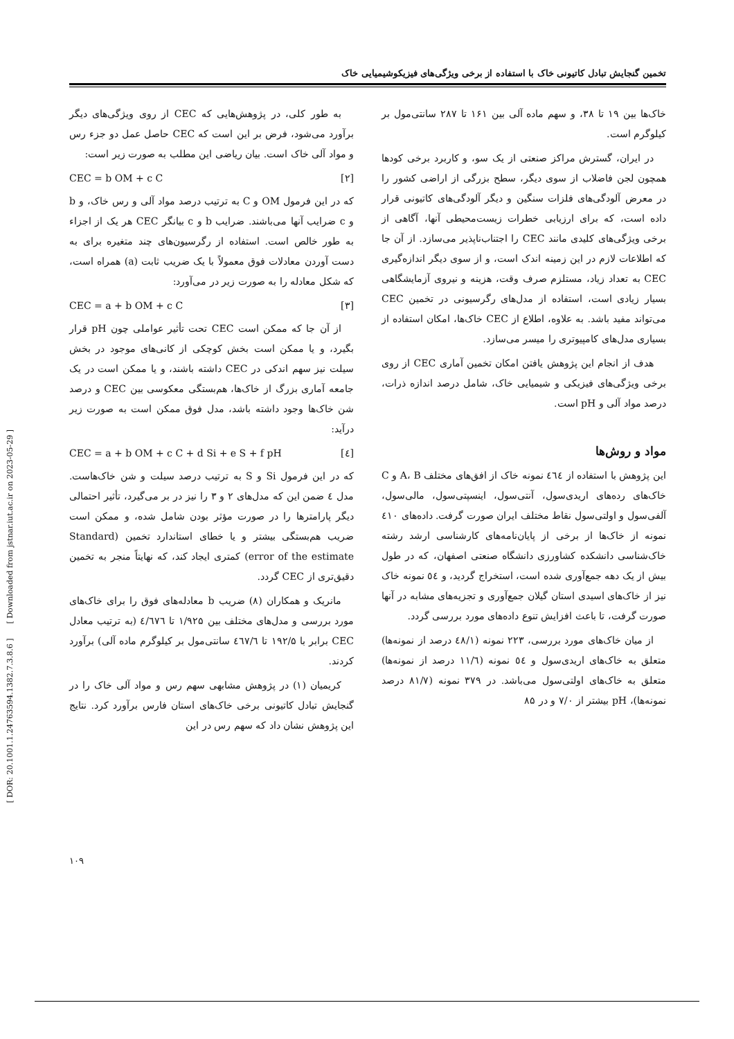[ DOR: 20.1001.1.24763594.1382.7.3.8.6 ] [ Downloaded from jstnar.iut.ac.ir on 2023-05-29 ]
تخمین گنجایش تبادل کاتیونی خاک با استفاده از برخی ویژگی‌های فیزیکوشیمیایی خاک
به طور کلی، در پژوهش‌هایی که CEC از روی ویژگی‌های دیگر برآورد می‌شود، فرض بر این است که CEC حاصل عمل دو جزء رس و مواد آلی خاک است. بیان ریاضی این مطلب به صورت زیر است:
CEC = b OM + c C [۲]
که در این فرمول OM و C به ترتیب درصد مواد آلی و رس خاک، و b و c ضرایب آنها می‌باشند. ضرایب b و c بیانگر CEC هر یک از اجزاء به طور خالص است. استفاده از رگرسیون‌های چند متغیره برای به دست آوردن معادلات فوق معمولاً با یک ضریب ثابت (a) همراه است، که شکل معادله را به صورت زیر در می‌آورد:
CEC = a + b OM + c C [۳]
از آن جا که ممکن است CEC تحت تأثیر عواملی چون pH قرار بگیرد، و یا ممکن است بخش کوچکی از کانی‌های موجود در بخش سیلت نیز سهم اندکی در CEC داشته باشند، و یا ممکن است در یک جامعه آماری بزرگ از خاک‌ها، هم‌بستگی معکوسی بین CEC و درصد شن خاک‌ها وجود داشته باشد، مدل فوق ممکن است به صورت زیر درآید:
CEC = a + b OM + c C + d Si + e S + f pH [٤]
که در این فرمول Si و S به ترتیب درصد سیلت و شن خاک‌هاست. مدل ٤ ضمن این که مدل‌های ۲ و ۳ را نیز در بر می‌گیرد، تأثیر احتمالی دیگر پارامترها را در صورت مؤثر بودن شامل شده، و ممکن است ضریب هم‌بستگی بیشتر و یا خطای استاندارد تخمین (Standard error of the estimate) کمتری ایجاد کند، که نهایتاً منجر به تخمین دقیق‌تری از CEC گردد.
مانریک و همکاران (۸) ضریب b معادله‌های فوق را برای خاک‌های مورد بررسی و مدل‌های مختلف بین ۱/۹۲۵ تا ٤/٦٧٦ (به ترتیب معادل CEC برابر با ۱۹۲/۵ تا ٤٦٧/٦ سانتی‌مول بر کیلوگرم ماده آلی) برآورد کردند.
کریمیان (۱) در پژوهش مشابهی سهم رس و مواد آلی خاک را در گنجایش تبادل کاتیونی برخی خاک‌های استان فارس برآورد کرد. نتایج این پژوهش نشان داد که سهم رس در این
خاک‌ها بین ۱۹ تا ۳۸، و سهم ماده آلی بین ۱۶۱ تا ۲۸۷ سانتی‌مول بر کیلوگرم است.
در ایران، گسترش مراکز صنعتی از یک سو، و کاربرد برخی کودها همچون لجن فاضلاب از سوی دیگر، سطح بزرگی از اراضی کشور را در معرض آلودگی‌های فلزات سنگین و دیگر آلودگی‌های کاتیونی قرار داده است، که برای ارزیابی خطرات زیست‌محیطی آنها، آگاهی از برخی ویژگی‌های کلیدی مانند CEC را اجتناب‌ناپذیر می‌سازد. از آن جا که اطلاعات لازم در این زمینه اندک است، و از سوی دیگر اندازه‌گیری CEC به تعداد زیاد، مستلزم صرف وقت، هزینه و نیروی آزمایشگاهی بسیار زیادی است، استفاده از مدل‌های رگرسیونی در تخمین CEC می‌تواند مفید باشد. به علاوه، اطلاع از CEC خاک‌ها، امکان استفاده از بسیاری مدل‌های کامپیوتری را میسر می‌سازد.
هدف از انجام این پژوهش یافتن امکان تخمین آماری CEC از روی برخی ویژگی‌های فیزیکی و شیمیایی خاک، شامل درصد اندازه ذرات، درصد مواد آلی و pH است.
مواد و روش‌ها
این پژوهش با استفاده از ٤٦٤ نمونه خاک از افق‌های مختلف A، B و C خاک‌های رده‌های اریدی‌سول، آنتی‌سول، اینسپتی‌سول، مالی‌سول، آلفی‌سول و اولتی‌سول نقاط مختلف ایران صورت گرفت. داده‌های ٤۱۰ نمونه از خاک‌ها از برخی از پایان‌نامه‌های کارشناسی ارشد رشته خاک‌شناسی دانشکده کشاورزی دانشگاه صنعتی اصفهان، که در طول بیش از یک دهه جمع‌آوری شده است، استخراج گردید، و ٥٤ نمونه خاک نیز از خاک‌های اسیدی استان گیلان جمع‌آوری و تجزیه‌های مشابه در آنها صورت گرفت، تا باعث افزایش تنوع داده‌های مورد بررسی گردد.
از میان خاک‌های مورد بررسی، ۲۲۳ نمونه (٤۸/۱ درصد از نمونه‌ها) متعلق به خاک‌های اریدی‌سول و ٥٤ نمونه (۱۱/٦ درصد از نمونه‌ها) متعلق به خاک‌های اولتی‌سول می‌باشد. در ۳۷۹ نمونه (۸۱/۷ درصد نمونه‌ها)، pH بیشتر از ۷/۰ و در ۸۵
۱۰۹